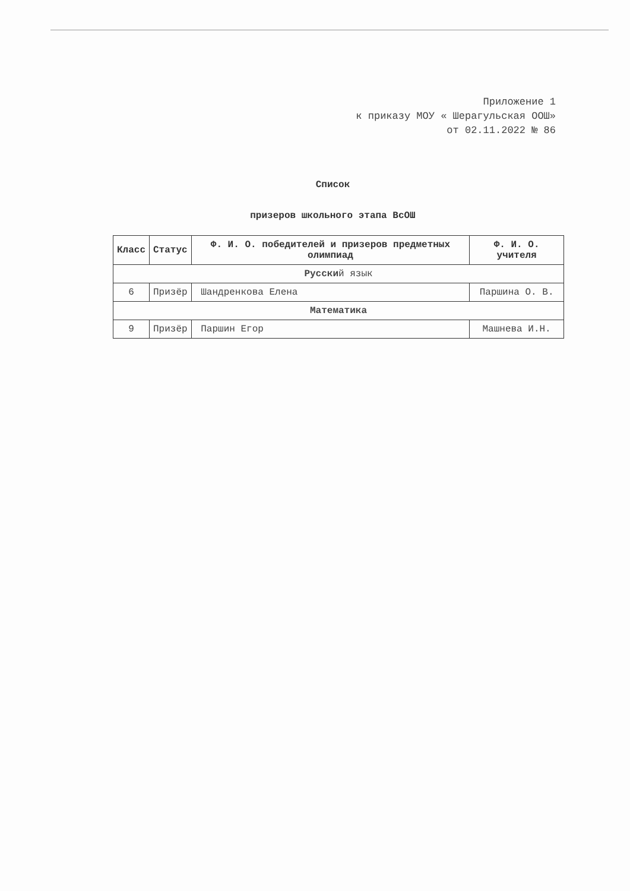Приложение 1
к приказу МОУ « Шерагульская ООШ»
от 02.11.2022 № 86
Список
призеров школьного этапа ВсОШ
| Класс | Статус | Ф. И. О. победителей и призеров предметных олимпиад | Ф. И. О. учителя |
| --- | --- | --- | --- |
| Русски й язык | | | |
| 6 | Призёр | Шандренкова Елена | Паршина О. В. |
| Математика | | | |
| 9 | Призёр | Паршин Егор | Машнева И.Н. |